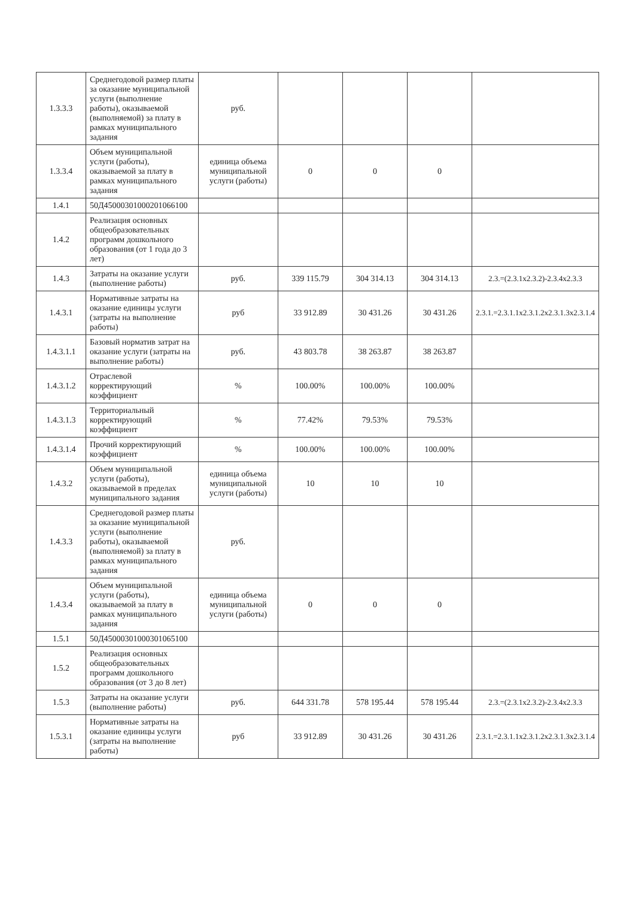| 1.3.3.3 | Среднегодовой размер платы за оказание муниципальной услуги (выполнение работы), оказываемой (выполняемой) за плату в рамках муниципального задания | руб. | | | | |
| 1.3.3.4 | Объем муниципальной услуги (работы), оказываемой за плату в рамках муниципального задания | единица объема муниципальной услуги (работы) | 0 | 0 | 0 | |
| 1.4.1 | 50Д45000301000201066100 | | | | | |
| 1.4.2 | Реализация основных общеобразовательных программ дошкольного образования (от 1 года до 3 лет) | | | | | |
| 1.4.3 | Затраты на оказание услуги (выполнение работы) | руб. | 339 115.79 | 304 314.13 | 304 314.13 | 2.3.=(2.3.1x2.3.2)-2.3.4x2.3.3 |
| 1.4.3.1 | Нормативные затраты на оказание единицы услуги (затраты на выполнение работы) | руб | 33 912.89 | 30 431.26 | 30 431.26 | 2.3.1.=2.3.1.1x2.3.1.2x2.3.1.3x2.3.1.4 |
| 1.4.3.1.1 | Базовый норматив затрат на оказание услуги (затраты на выполнение работы) | руб. | 43 803.78 | 38 263.87 | 38 263.87 | |
| 1.4.3.1.2 | Отраслевой корректирующий коэффициент | % | 100.00% | 100.00% | 100.00% | |
| 1.4.3.1.3 | Территориальный корректирующий коэффициент | % | 77.42% | 79.53% | 79.53% | |
| 1.4.3.1.4 | Прочий корректирующий коэффициент | % | 100.00% | 100.00% | 100.00% | |
| 1.4.3.2 | Объем муниципальной услуги (работы), оказываемой в пределах муниципального задания | единица объема муниципальной услуги (работы) | 10 | 10 | 10 | |
| 1.4.3.3 | Среднегодовой размер платы за оказание муниципальной услуги (выполнение работы), оказываемой (выполняемой) за плату в рамках муниципального задания | руб. | | | | |
| 1.4.3.4 | Объем муниципальной услуги (работы), оказываемой за плату в рамках муниципального задания | единица объема муниципальной услуги (работы) | 0 | 0 | 0 | |
| 1.5.1 | 50Д45000301000301065100 | | | | | |
| 1.5.2 | Реализация основных общеобразовательных программ дошкольного образования (от 3 до 8 лет) | | | | | |
| 1.5.3 | Затраты на оказание услуги (выполнение работы) | руб. | 644 331.78 | 578 195.44 | 578 195.44 | 2.3.=(2.3.1x2.3.2)-2.3.4x2.3.3 |
| 1.5.3.1 | Нормативные затраты на оказание единицы услуги (затраты на выполнение работы) | руб | 33 912.89 | 30 431.26 | 30 431.26 | 2.3.1.=2.3.1.1x2.3.1.2x2.3.1.3x2.3.1.4 |